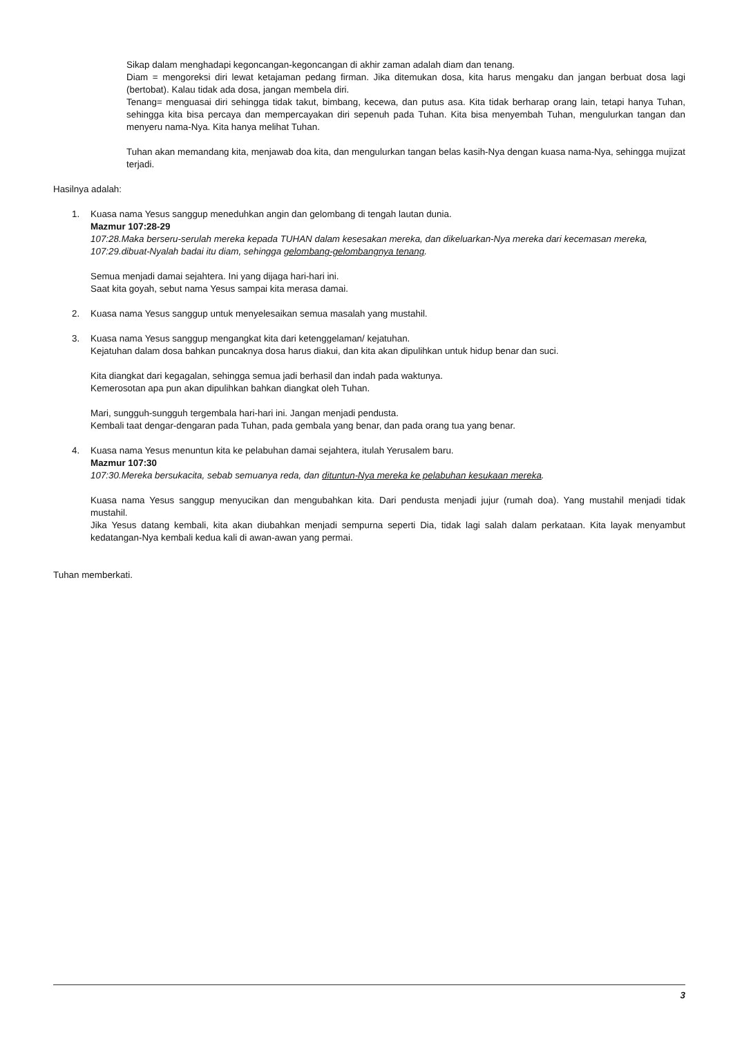Sikap dalam menghadapi kegoncangan-kegoncangan di akhir zaman adalah diam dan tenang.
Diam = mengoreksi diri lewat ketajaman pedang firman. Jika ditemukan dosa, kita harus mengaku dan jangan berbuat dosa lagi (bertobat). Kalau tidak ada dosa, jangan membela diri.
Tenang= menguasai diri sehingga tidak takut, bimbang, kecewa, dan putus asa. Kita tidak berharap orang lain, tetapi hanya Tuhan, sehingga kita bisa percaya dan mempercayakan diri sepenuh pada Tuhan. Kita bisa menyembah Tuhan, mengulurkan tangan dan menyeru nama-Nya. Kita hanya melihat Tuhan.
Tuhan akan memandang kita, menjawab doa kita, dan mengulurkan tangan belas kasih-Nya dengan kuasa nama-Nya, sehingga mujizat terjadi.
Hasilnya adalah:
1. Kuasa nama Yesus sanggup meneduhkan angin dan gelombang di tengah lautan dunia.
Mazmur 107:28-29
107:28.Maka berseru-serulah mereka kepada TUHAN dalam kesesakan mereka, dan dikeluarkan-Nya mereka dari kecemasan mereka,
107:29.dibuat-Nyalah badai itu diam, sehingga gelombang-gelombangnya tenang.
Semua menjadi damai sejahtera. Ini yang dijaga hari-hari ini.
Saat kita goyah, sebut nama Yesus sampai kita merasa damai.
2. Kuasa nama Yesus sanggup untuk menyelesaikan semua masalah yang mustahil.
3. Kuasa nama Yesus sanggup mengangkat kita dari ketenggelaman/ kejatuhan.
Kejatuhan dalam dosa bahkan puncaknya dosa harus diakui, dan kita akan dipulihkan untuk hidup benar dan suci.
Kita diangkat dari kegagalan, sehingga semua jadi berhasil dan indah pada waktunya.
Kemerosotan apa pun akan dipulihkan bahkan diangkat oleh Tuhan.
Mari, sungguh-sungguh tergembala hari-hari ini. Jangan menjadi pendusta.
Kembali taat dengar-dengaran pada Tuhan, pada gembala yang benar, dan pada orang tua yang benar.
4. Kuasa nama Yesus menuntun kita ke pelabuhan damai sejahtera, itulah Yerusalem baru.
Mazmur 107:30
107:30.Mereka bersukacita, sebab semuanya reda, dan dituntun-Nya mereka ke pelabuhan kesukaan mereka.
Kuasa nama Yesus sanggup menyucikan dan mengubahkan kita. Dari pendusta menjadi jujur (rumah doa). Yang mustahil menjadi tidak mustahil.
Jika Yesus datang kembali, kita akan diubahkan menjadi sempurna seperti Dia, tidak lagi salah dalam perkataan. Kita layak menyambut kedatangan-Nya kembali kedua kali di awan-awan yang permai.
Tuhan memberkati.
3